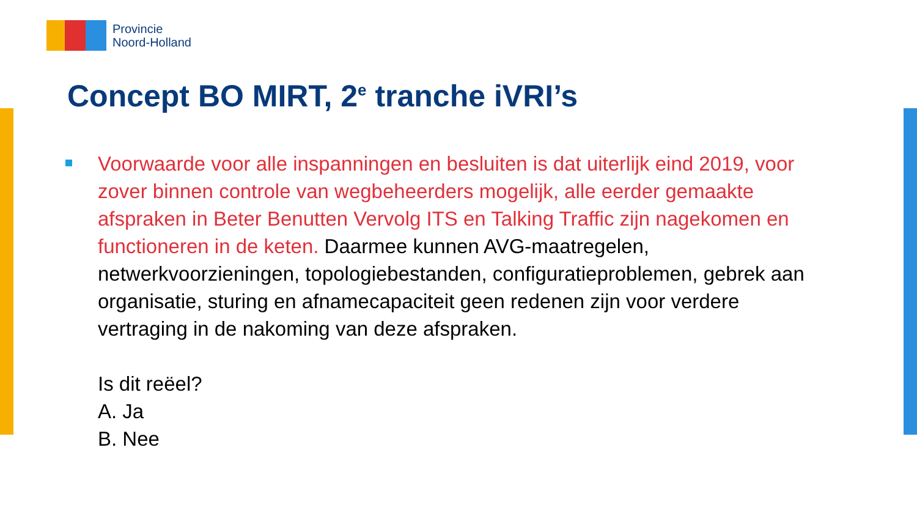Provincie
Noord-Holland
Concept BO MIRT, 2<sup>e</sup> tranche iVRI’s
Voorwaarde voor alle inspanningen en besluiten is dat uiterlijk eind 2019, voor zover binnen controle van wegbeheerders mogelijk, alle eerder gemaakte afspraken in Beter Benutten Vervolg ITS en Talking Traffic zijn nagekomen en functioneren in de keten. Daarmee kunnen AVG-maatregelen, netwerkvoorzieningen, topologiebestanden, configuratieproblemen, gebrek aan organisatie, sturing en afnamecapaciteit geen redenen zijn voor verdere vertraging in de nakoming van deze afspraken.
Is dit reëel?
A. Ja
B. Nee